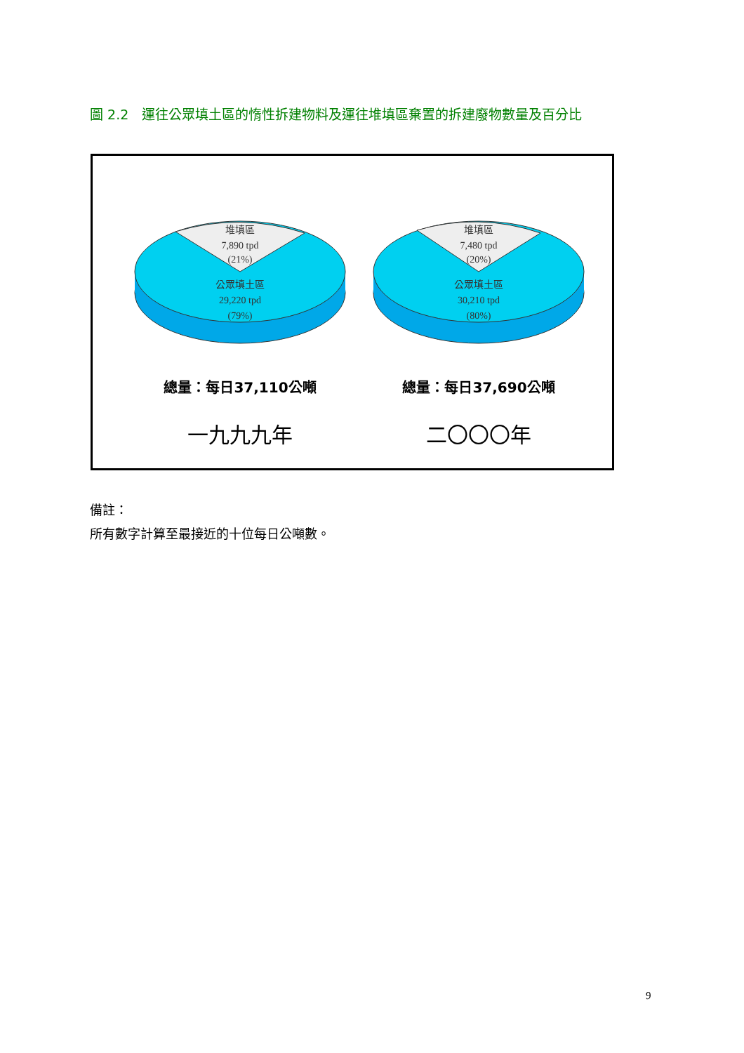圖 2.2　運往公眾填土區的惰性拆建物料及運往堆填區棄置的拆建廢物數量及百分比
堆填區
7,890 tpd
(21%)
公眾填土區
29,220 tpd
(79%)
總量：每日37,110公噸
一九九九年
堆填區
7,480 tpd
(20%)
公眾填土區
30,210 tpd
(80%)
總量：每日37,690公噸
二〇〇〇年
備註：
所有數字計算至最接近的十位每日公噸數。
9